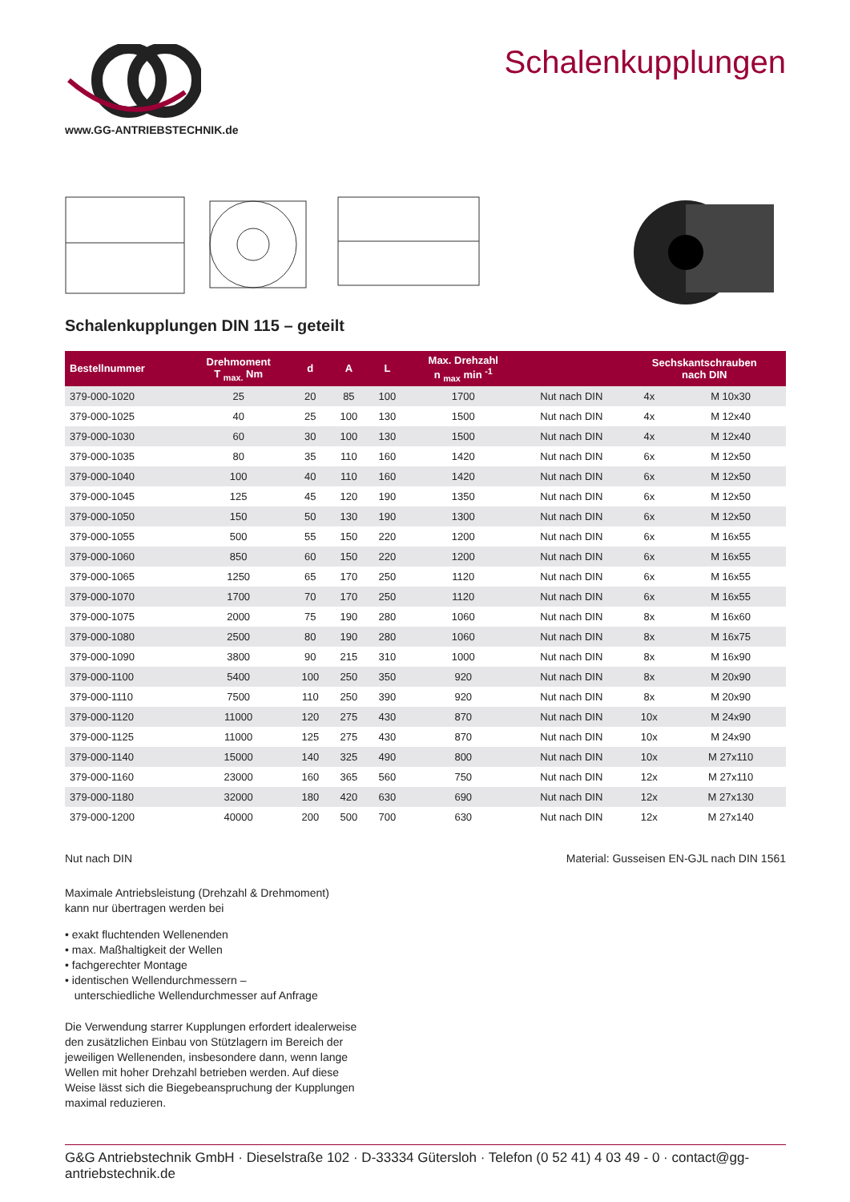www.GG-ANTRIEBSTECHNIK.de
Schalenkupplungen
Schalenkupplungen DIN 115 – geteilt
| Bestellnummer | Drehmoment T <sub>max.</sub> Nm | d | A | L | Max. Drehzahl n <sub>max</sub> min <sup>-1</sup> | | Sechskantschrauben nach DIN | |
| --- | --- | --- | --- | --- | --- | --- | --- | --- |
| 379-000-1020 | 25 | 20 | 85 | 100 | 1700 | Nut nach DIN | 4x | M 10x30 |
| 379-000-1025 | 40 | 25 | 100 | 130 | 1500 | Nut nach DIN | 4x | M 12x40 |
| 379-000-1030 | 60 | 30 | 100 | 130 | 1500 | Nut nach DIN | 4x | M 12x40 |
| 379-000-1035 | 80 | 35 | 110 | 160 | 1420 | Nut nach DIN | 6x | M 12x50 |
| 379-000-1040 | 100 | 40 | 110 | 160 | 1420 | Nut nach DIN | 6x | M 12x50 |
| 379-000-1045 | 125 | 45 | 120 | 190 | 1350 | Nut nach DIN | 6x | M 12x50 |
| 379-000-1050 | 150 | 50 | 130 | 190 | 1300 | Nut nach DIN | 6x | M 12x50 |
| 379-000-1055 | 500 | 55 | 150 | 220 | 1200 | Nut nach DIN | 6x | M 16x55 |
| 379-000-1060 | 850 | 60 | 150 | 220 | 1200 | Nut nach DIN | 6x | M 16x55 |
| 379-000-1065 | 1250 | 65 | 170 | 250 | 1120 | Nut nach DIN | 6x | M 16x55 |
| 379-000-1070 | 1700 | 70 | 170 | 250 | 1120 | Nut nach DIN | 6x | M 16x55 |
| 379-000-1075 | 2000 | 75 | 190 | 280 | 1060 | Nut nach DIN | 8x | M 16x60 |
| 379-000-1080 | 2500 | 80 | 190 | 280 | 1060 | Nut nach DIN | 8x | M 16x75 |
| 379-000-1090 | 3800 | 90 | 215 | 310 | 1000 | Nut nach DIN | 8x | M 16x90 |
| 379-000-1100 | 5400 | 100 | 250 | 350 | 920 | Nut nach DIN | 8x | M 20x90 |
| 379-000-1110 | 7500 | 110 | 250 | 390 | 920 | Nut nach DIN | 8x | M 20x90 |
| 379-000-1120 | 11000 | 120 | 275 | 430 | 870 | Nut nach DIN | 10x | M 24x90 |
| 379-000-1125 | 11000 | 125 | 275 | 430 | 870 | Nut nach DIN | 10x | M 24x90 |
| 379-000-1140 | 15000 | 140 | 325 | 490 | 800 | Nut nach DIN | 10x | M 27x110 |
| 379-000-1160 | 23000 | 160 | 365 | 560 | 750 | Nut nach DIN | 12x | M 27x110 |
| 379-000-1180 | 32000 | 180 | 420 | 630 | 690 | Nut nach DIN | 12x | M 27x130 |
| 379-000-1200 | 40000 | 200 | 500 | 700 | 630 | Nut nach DIN | 12x | M 27x140 |
Nut nach DIN Material: Gusseisen EN-GJL nach DIN 1561
Maximale Antriebsleistung (Drehzahl & Drehmoment)
kann nur übertragen werden bei
• exakt fluchtenden Wellenenden
• max. Maßhaltigkeit der Wellen
• fachgerechter Montage
• identischen Wellendurchmessern –
unterschiedliche Wellendurchmesser auf Anfrage
Die Verwendung starrer Kupplungen erfordert idealerweise den zusätzlichen Einbau von Stützlagern im Bereich der jeweiligen Wellenenden, insbesondere dann, wenn lange Wellen mit hoher Drehzahl betrieben werden. Auf diese Weise lässt sich die Biegebeanspruchung der Kupplungen maximal reduzieren.
G&G Antriebstechnik GmbH · Dieselstraße 102 · D-33334 Gütersloh · Telefon (0 52 41) 4 03 49 - 0 · contact@gg-antriebstechnik.de